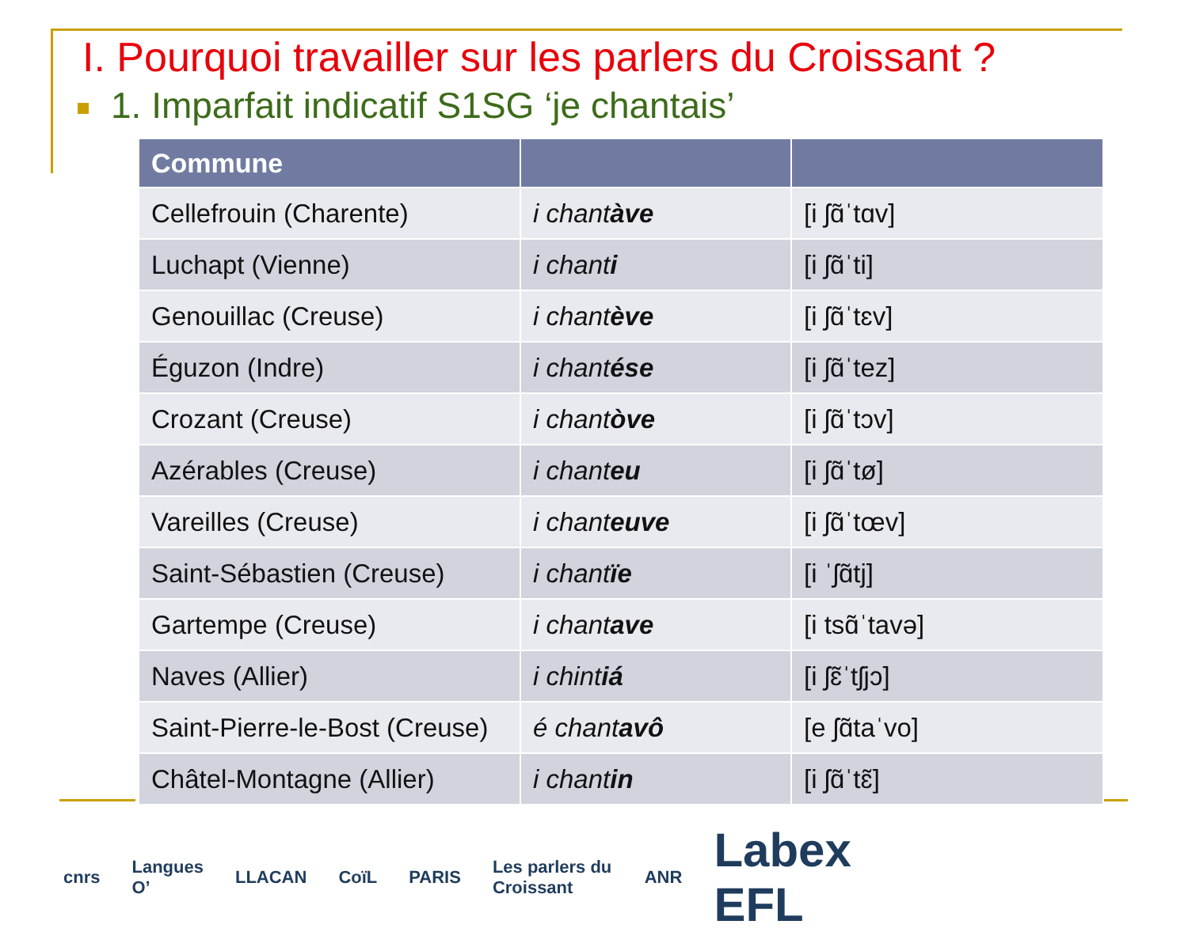I. Pourquoi travailler sur les parlers du Croissant ?
1. Imparfait indicatif S1SG ‘je chantais’
| Commune | | |
| --- | --- | --- |
| Cellefrouin (Charente) | i chant àve | [i ʃɑ̃ˈtɑv] |
| Luchapt (Vienne) | i chant i | [i ʃɑ̃ˈti] |
| Genouillac (Creuse) | i chant ève | [i ʃɑ̃ˈtɛv] |
| Éguzon (Indre) | i chant ése | [i ʃɑ̃ˈtez] |
| Crozant (Creuse) | i chant òve | [i ʃɑ̃ˈtɔv] |
| Azérables (Creuse) | i chant eu | [i ʃɑ̃ˈtø] |
| Vareilles (Creuse) | i chant euve | [i ʃɑ̃ˈtœv] |
| Saint-Sébastien (Creuse) | i chant ïe | [i ˈʃɑ̃tj] |
| Gartempe (Creuse) | i chant ave | [i tsɑ̃ˈtavə] |
| Naves (Allier) | i chint iá | [i ʃɛ̃ˈtʃjɔ] |
| Saint-Pierre-le-Bost (Creuse) | é chant avô | [e ʃɑ̃taˈvo] |
| Châtel-Montagne (Allier) | i chant in | [i ʃɑ̃ˈtɛ̃] |
cnrs Langues O’ LLACAN CoïL PARIS Les parlers du Croissant ANR Labex EFL